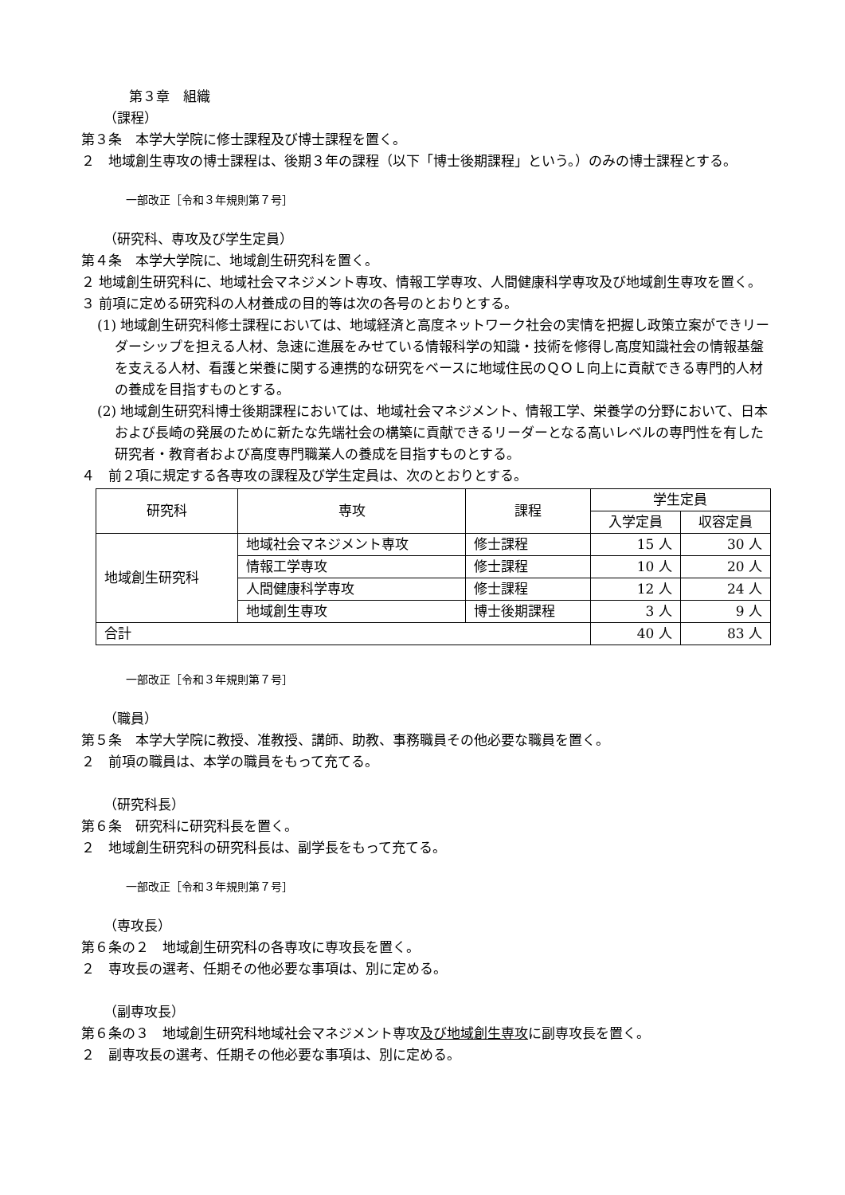第３章　組織
（課程）
第３条　本学大学院に修士課程及び博士課程を置く。
２　地域創生専攻の博士課程は、後期３年の課程（以下「博士後期課程」という。）のみの博士課程とする。
一部改正［令和３年規則第７号］
（研究科、専攻及び学生定員）
第４条　本学大学院に、地域創生研究科を置く。
２ 地域創生研究科に、地域社会マネジメント専攻、情報工学専攻、人間健康科学専攻及び地域創生専攻を置く。
３ 前項に定める研究科の人材養成の目的等は次の各号のとおりとする。
(1) 地域創生研究科修士課程においては、地域経済と高度ネットワーク社会の実情を把握し政策立案ができリーダーシップを担える人材、急速に進展をみせている情報科学の知識・技術を修得し高度知識社会の情報基盤を支える人材、看護と栄養に関する連携的な研究をベースに地域住民のＱＯＬ向上に貢献できる専門的人材の養成を目指すものとする。
(2) 地域創生研究科博士後期課程においては、地域社会マネジメント、情報工学、栄養学の分野において、日本および長崎の発展のために新たな先端社会の構築に貢献できるリーダーとなる高いレベルの専門性を有した研究者・教育者および高度専門職業人の養成を目指すものとする。
４　前２項に規定する各専攻の課程及び学生定員は、次のとおりとする。
| 研究科 | 専攻 | 課程 | 学生定員 | |
| --- | --- | --- | --- | --- |
| | | | 入学定員 | 収容定員 |
| 地域創生研究科 | 地域社会マネジメント専攻 | 修士課程 | 15 人 | 30 人 |
| | 情報工学専攻 | 修士課程 | 10 人 | 20 人 |
| | 人間健康科学専攻 | 修士課程 | 12 人 | 24 人 |
| | 地域創生専攻 | 博士後期課程 | 3 人 | 9 人 |
| 合計 | | | 40 人 | 83 人 |
一部改正［令和３年規則第７号］
（職員）
第５条　本学大学院に教授、准教授、講師、助教、事務職員その他必要な職員を置く。
２　前項の職員は、本学の職員をもって充てる。
（研究科長）
第６条　研究科に研究科長を置く。
２　地域創生研究科の研究科長は、副学長をもって充てる。
一部改正［令和３年規則第７号］
（専攻長）
第６条の２　地域創生研究科の各専攻に専攻長を置く。
２　専攻長の選考、任期その他必要な事項は、別に定める。
（副専攻長）
第６条の３　地域創生研究科地域社会マネジメント専攻及び地域創生専攻に副専攻長を置く。
２　副専攻長の選考、任期その他必要な事項は、別に定める。